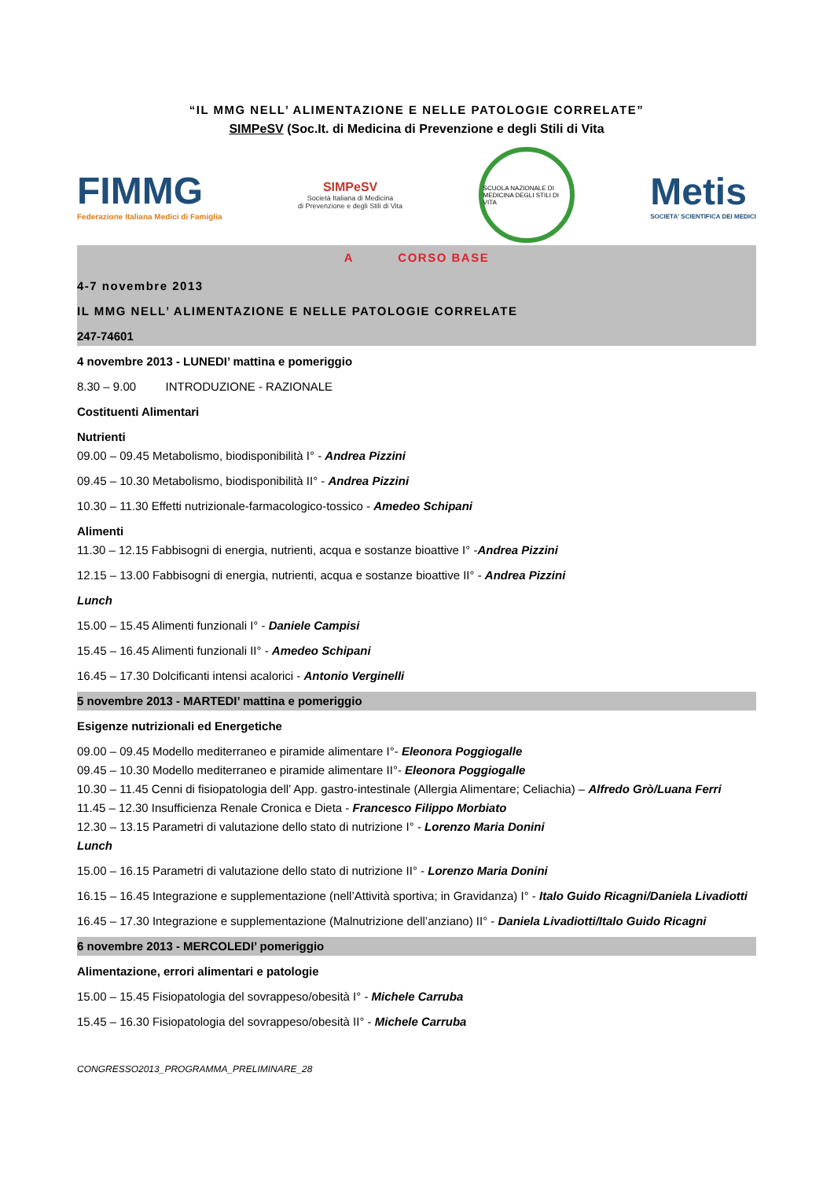“IL MMG NELL’ ALIMENTAZIONE E NELLE PATOLOGIE CORRELATE”
SIMPeSV (Soc.It. di Medicina di Prevenzione e degli Stili di Vita
FIMMG
Federazione Italiana Medici di Famiglia
SIMPeSV
Società Italiana di Medicina
di Prevenzione e degli Stili di Vita
SCUOLA NAZIONALE DI MEDICINA DEGLI STILI DI VITA
Metis
SOCIETA' SCIENTIFICA DEI MEDICI
A CORSO BASE
4-7 novembre 2013
IL MMG NELL’ ALIMENTAZIONE E NELLE PATOLOGIE CORRELATE
247-74601
4 novembre 2013 - LUNEDI’ mattina e pomeriggio
8.30 – 9.00 INTRODUZIONE - RAZIONALE
Costituenti Alimentari
Nutrienti
09.00 – 09.45 Metabolismo, biodisponibilità I° - Andrea Pizzini
09.45 – 10.30 Metabolismo, biodisponibilità II° - Andrea Pizzini
10.30 – 11.30 Effetti nutrizionale-farmacologico-tossico - Amedeo Schipani
Alimenti
11.30 – 12.15 Fabbisogni di energia, nutrienti, acqua e sostanze bioattive I° -Andrea Pizzini
12.15 – 13.00 Fabbisogni di energia, nutrienti, acqua e sostanze bioattive II° - Andrea Pizzini
Lunch
15.00 – 15.45 Alimenti funzionali I° - Daniele Campisi
15.45 – 16.45 Alimenti funzionali II° - Amedeo Schipani
16.45 – 17.30 Dolcificanti intensi acalorici - Antonio Verginelli
5 novembre 2013 - MARTEDI’ mattina e pomeriggio
Esigenze nutrizionali ed Energetiche
09.00 – 09.45 Modello mediterraneo e piramide alimentare I°- Eleonora Poggiogalle
09.45 – 10.30 Modello mediterraneo e piramide alimentare II°- Eleonora Poggiogalle
10.30 – 11.45 Cenni di fisiopatologia dell’ App. gastro-intestinale (Allergia Alimentare; Celiachia) – Alfredo Grò/Luana Ferri
11.45 – 12.30 Insufficienza Renale Cronica e Dieta - Francesco Filippo Morbiato
12.30 – 13.15 Parametri di valutazione dello stato di nutrizione I° - Lorenzo Maria Donini
Lunch
15.00 – 16.15 Parametri di valutazione dello stato di nutrizione II° - Lorenzo Maria Donini
16.15 – 16.45 Integrazione e supplementazione (nell’Attività sportiva; in Gravidanza) I° - Italo Guido Ricagni/Daniela Livadiotti
16.45 – 17.30 Integrazione e supplementazione (Malnutrizione dell’anziano) II° - Daniela Livadiotti/Italo Guido Ricagni
6 novembre 2013 - MERCOLEDI’ pomeriggio
Alimentazione, errori alimentari e patologie
15.00 – 15.45 Fisiopatologia del sovrappeso/obesità I° - Michele Carruba
15.45 – 16.30 Fisiopatologia del sovrappeso/obesità II° - Michele Carruba
CONGRESSO2013_PROGRAMMA_PRELIMINARE_28